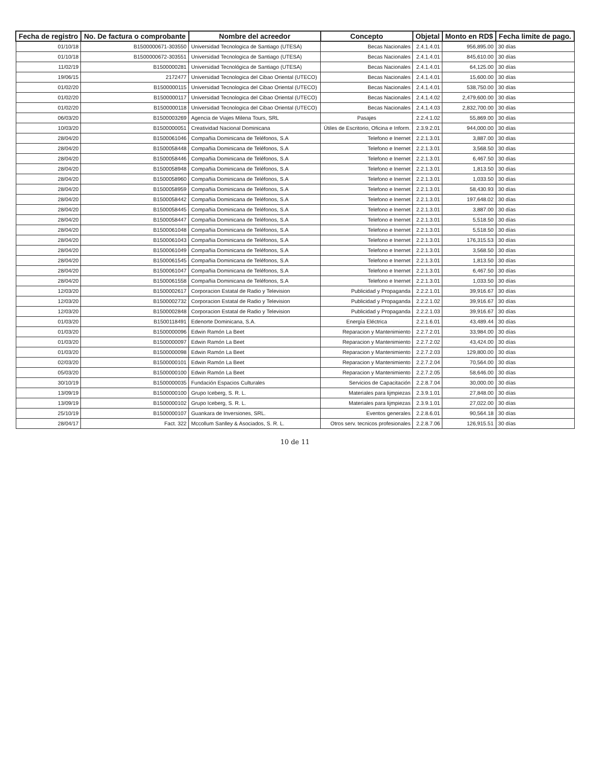| Fecha de registro | No. De factura o comprobante | Nombre del acreedor | Concepto | Objetal | Monto en RD$ | Fecha limite de pago. |
| --- | --- | --- | --- | --- | --- | --- |
| 01/10/18 | B1500000671-303550 | Universidad Tecnologica de Santiago (UTESA) | Becas Nacionales | 2.4.1.4.01 | 956,895.00 | 30 días |
| 01/10/18 | B1500000672-303551 | Universidad Tecnologica de Santiago (UTESA) | Becas Nacionales | 2.4.1.4.01 | 845,610.00 | 30 días |
| 11/02/19 | B1500000281 | Universidad Tecnológica de Santiago (UTESA) | Becas Nacionales | 2.4.1.4.01 | 64,125.00 | 30 días |
| 19/06/15 | 2172477 | Universidad Tecnologica del Cibao Oriental (UTECO) | Becas Nacionales | 2.4.1.4.01 | 15,600.00 | 30 días |
| 01/02/20 | B1500000115 | Universidad Tecnologica del Cibao Oriental (UTECO) | Becas Nacionales | 2.4.1.4.01 | 538,750.00 | 30 días |
| 01/02/20 | B1500000117 | Universidad Tecnologica del Cibao Oriental (UTECO) | Becas Nacionales | 2.4.1.4.02 | 2,479,600.00 | 30 días |
| 01/02/20 | B1500000118 | Universidad Tecnologica del Cibao Oriental (UTECO) | Becas Nacionales | 2.4.1.4.03 | 2,832,700.00 | 30 días |
| 06/03/20 | B1500003269 | Agencia de Viajes Milena Tours, SRL | Pasajes | 2.2.4.1.02 | 55,869.00 | 30 días |
| 10/03/20 | B1500000051 | Creatividad Nacional Dominicana | Útiles de Escritorio, Oficina e Inform. | 2.3.9.2.01 | 944,000.00 | 30 días |
| 28/04/20 | B1500061046 | Compañia Dominicana de Teléfonos, S.A | Telefono e Inernet | 2.2.1.3.01 | 3,887.00 | 30 días |
| 28/04/20 | B1500058448 | Compañia Dominicana de Teléfonos, S.A | Telefono e Inernet | 2.2.1.3.01 | 3,568.50 | 30 días |
| 28/04/20 | B1500058446 | Compañia Dominicana de Teléfonos, S.A | Telefono e Inernet | 2.2.1.3.01 | 6,467.50 | 30 días |
| 28/04/20 | B1500058948 | Compañia Dominicana de Teléfonos, S.A | Telefono e Inernet | 2.2.1.3.01 | 1,813.50 | 30 días |
| 28/04/20 | B1500058960 | Compañia Dominicana de Teléfonos, S.A | Telefono e Inernet | 2.2.1.3.01 | 1,033.50 | 30 días |
| 28/04/20 | B1500058959 | Compañia Dominicana de Teléfonos, S.A | Telefono e Inernet | 2.2.1.3.01 | 58,430.93 | 30 días |
| 28/04/20 | B1500058442 | Compañia Dominicana de Teléfonos, S.A | Telefono e Inernet | 2.2.1.3.01 | 197,648.02 | 30 días |
| 28/04/20 | B1500058445 | Compañia Dominicana de Teléfonos, S.A | Telefono e Inernet | 2.2.1.3.01 | 3,887.00 | 30 días |
| 28/04/20 | B1500058447 | Compañia Dominicana de Teléfonos, S.A | Telefono e Inernet | 2.2.1.3.01 | 5,518.50 | 30 días |
| 28/04/20 | B1500061048 | Compañia Dominicana de Teléfonos, S.A | Telefono e Inernet | 2.2.1.3.01 | 5,518.50 | 30 días |
| 28/04/20 | B1500061043 | Compañia Dominicana de Teléfonos, S.A | Telefono e Inernet | 2.2.1.3.01 | 176,315.53 | 30 días |
| 28/04/20 | B1500061049 | Compañia Dominicana de Teléfonos, S.A | Telefono e Inernet | 2.2.1.3.01 | 3,568.50 | 30 días |
| 28/04/20 | B1500061545 | Compañia Dominicana de Teléfonos, S.A | Telefono e Inernet | 2.2.1.3.01 | 1,813.50 | 30 días |
| 28/04/20 | B1500061047 | Compañia Dominicana de Teléfonos, S.A | Telefono e Inernet | 2.2.1.3.01 | 6,467.50 | 30 días |
| 28/04/20 | B1500061558 | Compañia Dominicana de Teléfonos, S.A | Telefono e Inernet | 2.2.1.3.01 | 1,033.50 | 30 días |
| 12/03/20 | B1500002617 | Corporacion Estatal de Radio y Television | Publicidad y Propaganda | 2.2.2.1.01 | 39,916.67 | 30 días |
| 12/03/20 | B1500002732 | Corporacion Estatal de Radio y Television | Publicidad y Propaganda | 2.2.2.1.02 | 39,916.67 | 30 días |
| 12/03/20 | B1500002848 | Corporacion Estatal de Radio y Television | Publicidad y Propaganda | 2.2.2.1.03 | 39,916.67 | 30 días |
| 01/03/20 | B1500118491 | Edenorte Dominicana, S.A. | Energía Eléctrica | 2.2.1.6.01 | 43,489.44 | 30 días |
| 01/03/20 | B1500000096 | Edwin Ramón La Beet | Reparacion y Mantenimiento | 2.2.7.2.01 | 33,984.00 | 30 días |
| 01/03/20 | B1500000097 | Edwin Ramón La Beet | Reparacion y Mantenimiento | 2.2.7.2.02 | 43,424.00 | 30 días |
| 01/03/20 | B1500000098 | Edwin Ramón La Beet | Reparacion y Mantenimiento | 2.2.7.2.03 | 129,800.00 | 30 días |
| 02/03/20 | B1500000101 | Edwin Ramón La Beet | Reparacion y Mantenimiento | 2.2.7.2.04 | 70,564.00 | 30 días |
| 05/03/20 | B1500000100 | Edwin Ramón La Beet | Reparacion y Mantenimiento | 2.2.7.2.05 | 58,646.00 | 30 días |
| 30/10/19 | B1500000035 | Fundación Espacios Culturales | Servicios de Capacitación | 2.2.8.7.04 | 30,000.00 | 30 días |
| 13/09/19 | B1500000100 | Grupo Iceberg, S. R. L. | Materiales para lijmpiezas | 2.3.9.1.01 | 27,848.00 | 30 días |
| 13/09/19 | B1500000102 | Grupo Iceberg, S. R. L. | Materiales para lijmpiezas | 2.3.9.1.01 | 27,022.00 | 30 días |
| 25/10/19 | B1500000107 | Guankara de Inversiones, SRL. | Eventos generales | 2.2.8.6.01 | 90,564.18 | 30 días |
| 28/04/17 | Fact. 322 | Mccollum Sanlley & Asociados, S. R. L. | Otros serv. tecnicos profesionales | 2.2.8.7.06 | 126,915.51 | 30 días |
10 de 11